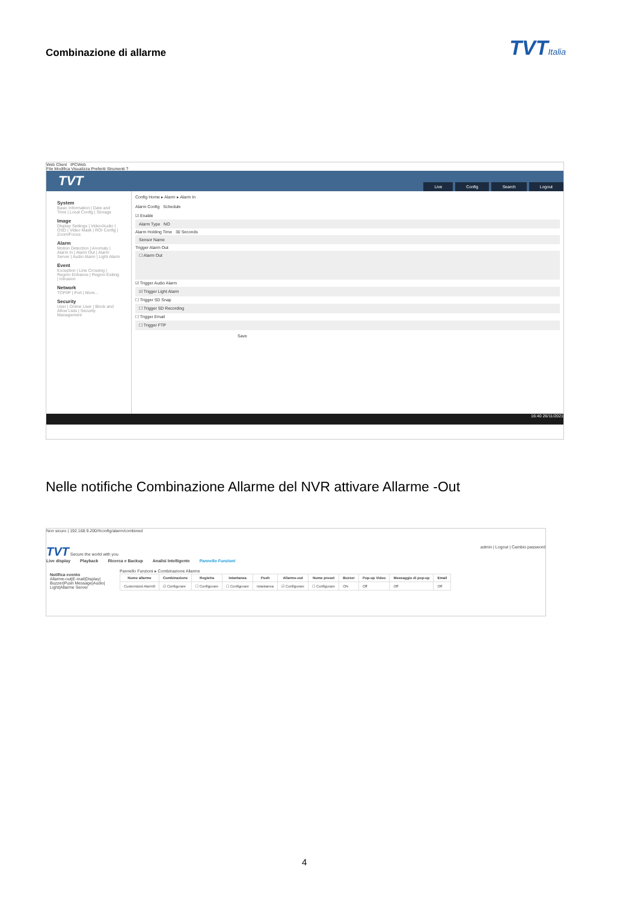Combinazione di allarme
TVTItalia
Web Client IPCWeb
File Modifica Visualizza Preferiti Strumenti ?
TVT
Live Config Search Logout
System
Basic Information | Date and Time | Local Config | Storage
Image
Display Settings | Video/Audio | OSD | Video Mask | ROI Config | Zoom/Focus
Alarm
Motion Detection | Anomaly | Alarm In | Alarm Out | Alarm Server | Audio Alarm | Light Alarm
Event
Exception | Line Crossing | Region Entrance | Region Exiting | Intrusion
Network
TCP/IP | Port | More...
Security
User | Online User | Block and Allow Lists | Security Management
Config Home ▸ Alarm ▸ Alarm In
Alarm Config Schedule
☑ Enable
Alarm Type NO
Alarm Holding Time 30 Seconds
Sensor Name
Trigger Alarm Out
☐ Alarm Out
☑ Trigger Audio Alarm
☑ Trigger Light Alarm
☐ Trigger SD Snap
☐ Trigger SD Recording
☐ Trigger Email
☐ Trigger FTP
Save
16:40 26/11/2021
Nelle notifiche Combinazione Allarme del NVR attivare Allarme -Out
Non sicuro | 192.168.9.200/#config/alarm/combined
TVT Secure the world with you admin | Logout | Cambio password
Live display Playback Ricerca e Backup Analisi Intelligente Pannello Funzioni
Notifica evento
Allarme-out|E-mail|Display| Buzzer|Push Message|Audio| Light|Allarme Server
Pannello Funzioni ▸ Combinazione Allarme
| Nome allarme | Combinazione | Registra | Istantanea | Push | Allarme-out | Nome preset | Buzzer | Pop-up Video | Messaggio di pop-up | Email |
| --- | --- | --- | --- | --- | --- | --- | --- | --- | --- | --- |
| Customized Alarm0 | ☑ Configurare | ☐ Configurare | ☐ Configurare | Istantanea | ☑ Configurare | ☐ Configurare | ON | Off | Off | Off |
4